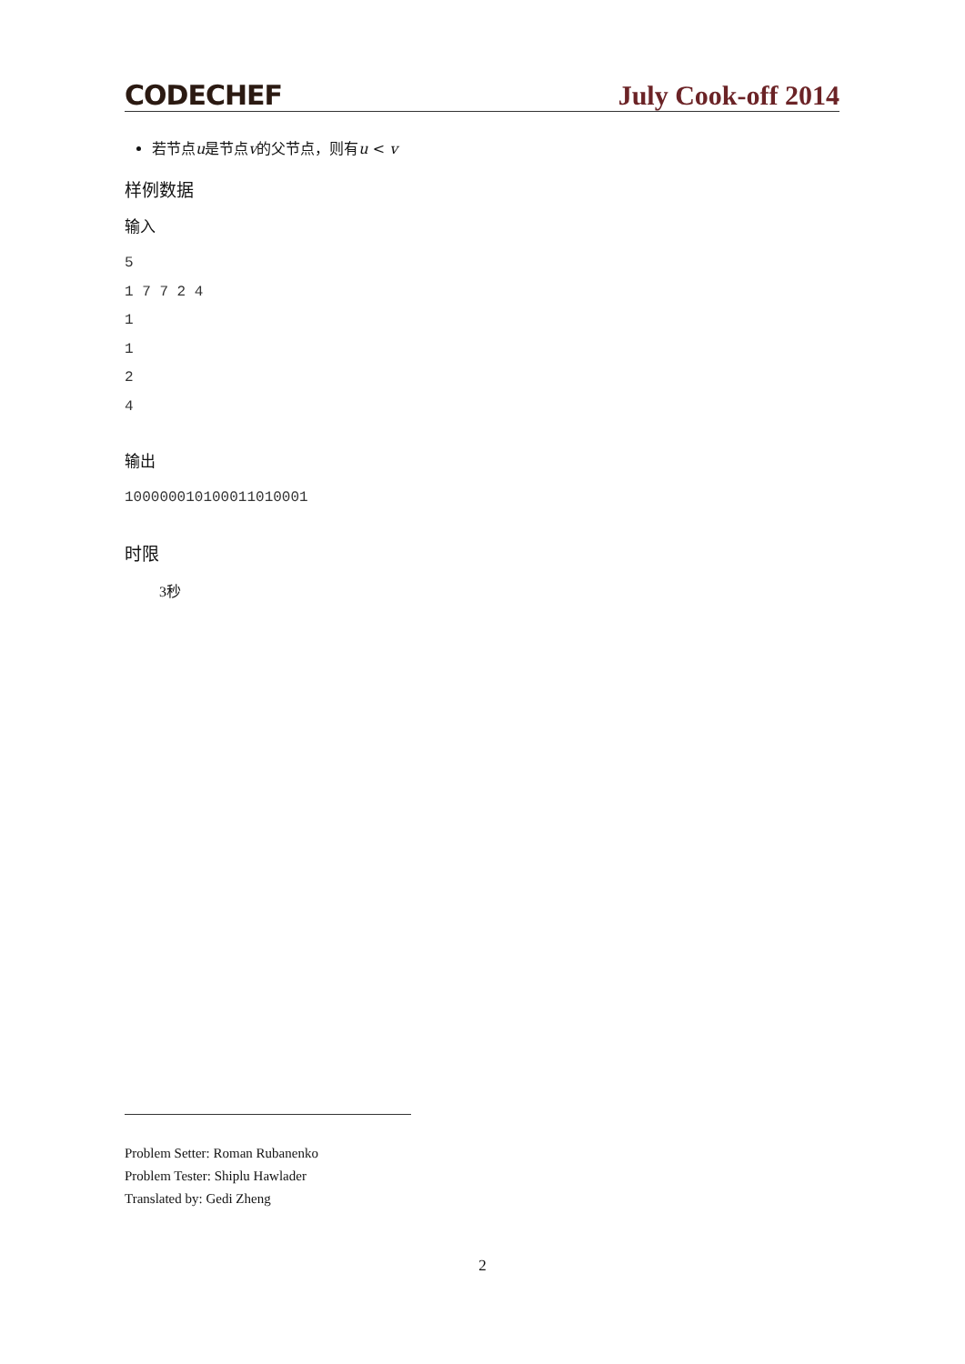CODECHEF July Cook-off 2014
若节点u是节点v的父节点，则有u < v
样例数据
输入
5
1 7 7 2 4
1
1
2
4
输出
100000010100011010001
时限
3秒
Problem Setter: Roman Rubanenko
Problem Tester: Shiplu Hawlader
Translated by: Gedi Zheng
2